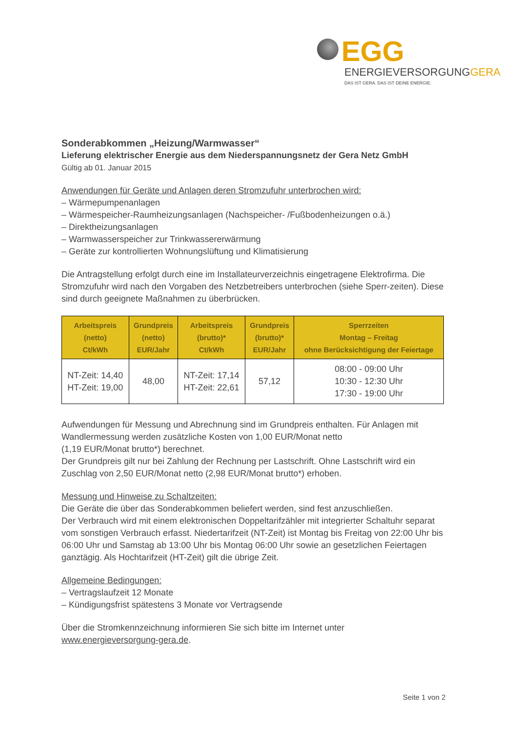EGG
ENERGIEVERSORGUNGGERA
DAS IST GERA. DAS IST DEINE ENERGIE.
Sonderabkommen „Heizung/Warmwasser“
Lieferung elektrischer Energie aus dem Niederspannungsnetz der Gera Netz GmbH
Gültig ab 01. Januar 2015
Anwendungen für Geräte und Anlagen deren Stromzufuhr unterbrochen wird:
– Wärmepumpenanlagen
– Wärmespeicher-Raumheizungsanlagen (Nachspeicher- /Fußbodenheizungen o.ä.)
– Direktheizungsanlagen
– Warmwasserspeicher zur Trinkwassererwärmung
– Geräte zur kontrollierten Wohnungslüftung und Klimatisierung
Die Antragstellung erfolgt durch eine im Installateurverzeichnis eingetragene Elektrofirma. Die Stromzufuhr wird nach den Vorgaben des Netzbetreibers unterbrochen (siehe Sperr-zeiten). Diese sind durch geeignete Maßnahmen zu überbrücken.
| Arbeitspreis (netto) Ct/kWh | Grundpreis (netto) EUR/Jahr | Arbeitspreis (brutto)* Ct/kWh | Grundpreis (brutto)* EUR/Jahr | Sperrzeiten Montag – Freitag ohne Berücksichtigung der Feiertage |
| --- | --- | --- | --- | --- |
| NT-Zeit: 14,40 HT-Zeit: 19,00 | 48,00 | NT-Zeit: 17,14 HT-Zeit: 22,61 | 57,12 | 08:00 - 09:00 Uhr 10:30 - 12:30 Uhr 17:30 - 19:00 Uhr |
Aufwendungen für Messung und Abrechnung sind im Grundpreis enthalten. Für Anlagen mit Wandlermessung werden zusätzliche Kosten von 1,00 EUR/Monat netto
(1,19 EUR/Monat brutto*) berechnet.
Der Grundpreis gilt nur bei Zahlung der Rechnung per Lastschrift. Ohne Lastschrift wird ein Zuschlag von 2,50 EUR/Monat netto (2,98 EUR/Monat brutto*) erhoben.
Messung und Hinweise zu Schaltzeiten:
Die Geräte die über das Sonderabkommen beliefert werden, sind fest anzuschließen.
Der Verbrauch wird mit einem elektronischen Doppeltarifzähler mit integrierter Schaltuhr separat vom sonstigen Verbrauch erfasst. Niedertarifzeit (NT-Zeit) ist Montag bis Freitag von 22:00 Uhr bis 06:00 Uhr und Samstag ab 13:00 Uhr bis Montag 06:00 Uhr sowie an gesetzlichen Feiertagen ganztägig. Als Hochtarifzeit (HT-Zeit) gilt die übrige Zeit.
Allgemeine Bedingungen:
– Vertragslaufzeit 12 Monate
– Kündigungsfrist spätestens 3 Monate vor Vertragsende
Über die Stromkennzeichnung informieren Sie sich bitte im Internet unter
www.energieversorgung-gera.de.
Seite 1 von 2